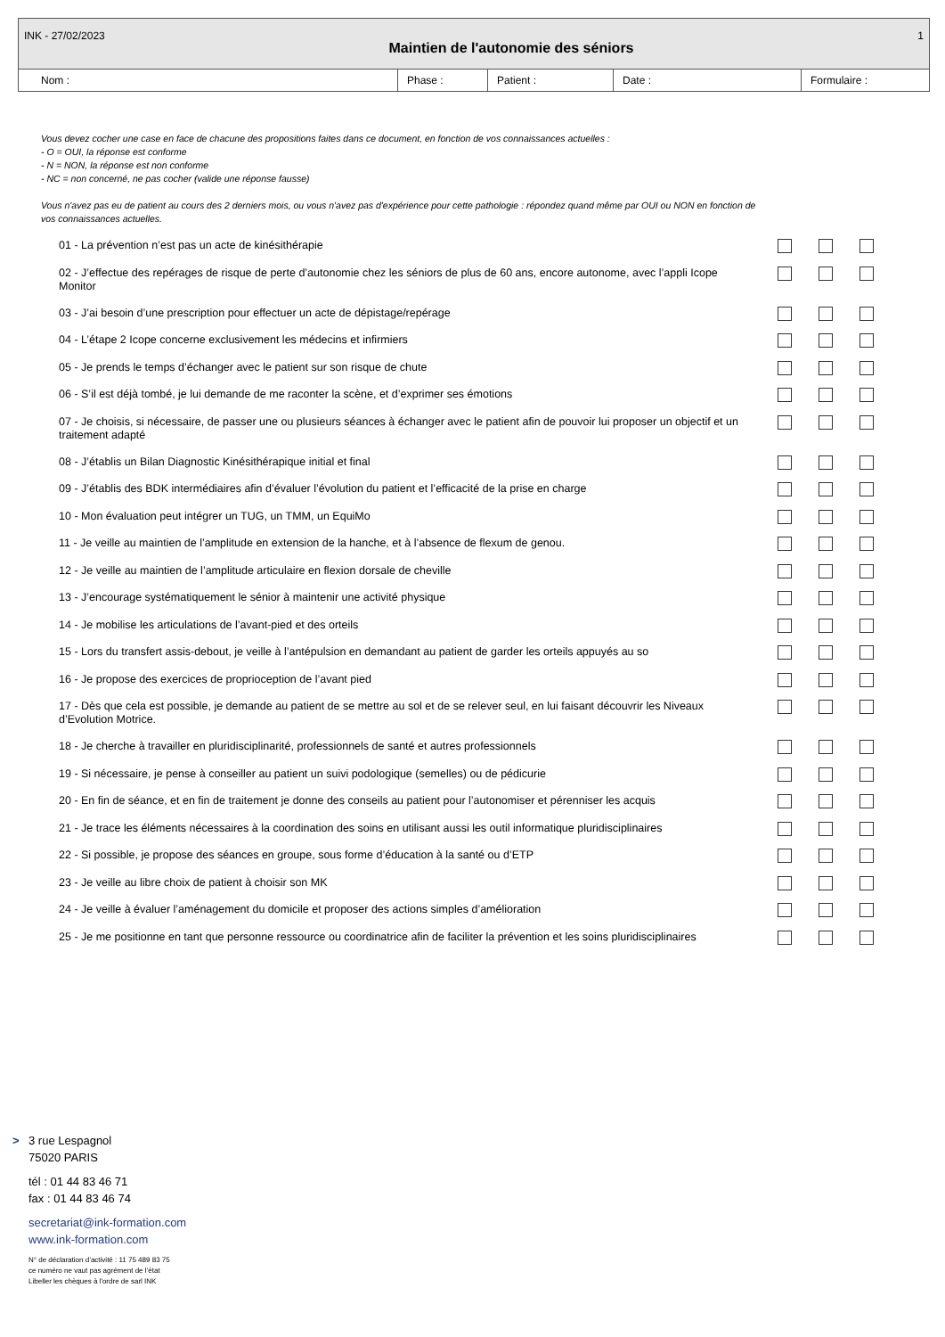INK - 27/02/2023
Maintien de l'autonomie des séniors
1
Nom : Phase : Patient : Date : Formulaire :
Vous devez cocher une case en face de chacune des propositions faites dans ce document, en fonction de vos connaissances actuelles :
- O = OUI, la réponse est conforme
- N = NON, la réponse est non conforme
- NC = non concerné, ne pas cocher (valide une réponse fausse)
Vous n'avez pas eu de patient au cours des 2 derniers mois, ou vous n'avez pas d'expérience pour cette pathologie : répondez quand même par OUI ou NON en fonction de vos connaissances actuelles.
| 01 - La prévention n’est pas un acte de kinésithérapie | | | |
| 02 - J’effectue des repérages de risque de perte d’autonomie chez les séniors de plus de 60 ans, encore autonome, avec l’appli Icope Monitor | | | |
| 03 - J’ai besoin d’une prescription pour effectuer un acte de dépistage/repérage | | | |
| 04 - L’étape 2 Icope concerne exclusivement les médecins et infirmiers | | | |
| 05 - Je prends le temps d’échanger avec le patient sur son risque de chute | | | |
| 06 - S’il est déjà tombé, je lui demande de me raconter la scène, et d’exprimer ses émotions | | | |
| 07 - Je choisis, si nécessaire, de passer une ou plusieurs séances à échanger avec le patient afin de pouvoir lui proposer un objectif et un traitement adapté | | | |
| 08 - J’établis un Bilan Diagnostic Kinésithérapique initial et final | | | |
| 09 - J’établis des BDK intermédiaires afin d’évaluer l’évolution du patient et l’efficacité de la prise en charge | | | |
| 10 - Mon évaluation peut intégrer un TUG, un TMM, un EquiMo | | | |
| 11 - Je veille au maintien de l’amplitude en extension de la hanche, et à l’absence de flexum de genou. | | | |
| 12 - Je veille au maintien de l’amplitude articulaire en flexion dorsale de cheville | | | |
| 13 - J’encourage systématiquement le sénior à maintenir une activité physique | | | |
| 14 - Je mobilise les articulations de l’avant-pied et des orteils | | | |
| 15 - Lors du transfert assis-debout, je veille à l’antépulsion en demandant au patient de garder les orteils appuyés au so | | | |
| 16 - Je propose des exercices de proprioception de l’avant pied | | | |
| 17 - Dès que cela est possible, je demande au patient de se mettre au sol et de se relever seul, en lui faisant découvrir les Niveaux d’Evolution Motrice. | | | |
| 18 - Je cherche à travailler en pluridisciplinarité, professionnels de santé et autres professionnels | | | |
| 19 - Si nécessaire, je pense à conseiller au patient un suivi podologique (semelles) ou de pédicurie | | | |
| 20 - En fin de séance, et en fin de traitement je donne des conseils au patient pour l’autonomiser et pérenniser les acquis | | | |
| 21 - Je trace les éléments nécessaires à la coordination des soins en utilisant aussi les outil informatique pluridisciplinaires | | | |
| 22 - Si possible, je propose des séances en groupe, sous forme d’éducation à la santé ou d’ETP | | | |
| 23 - Je veille au libre choix de patient à choisir son MK | | | |
| 24 - Je veille à évaluer l’aménagement du domicile et proposer des actions simples d’amélioration | | | |
| 25 - Je me positionne en tant que personne ressource ou coordinatrice afin de faciliter la prévention et les soins pluridisciplinaires | | | |
> 3 rue Lespagnol
75020 PARIS
tél : 01 44 83 46 71
fax : 01 44 83 46 74
secretariat@ink-formation.com
www.ink-formation.com
N° de déclaration d’activité : 11 75 489 83 75
ce numéro ne vaut pas agrément de l’état
Libeller les chèques à l'ordre de sarl INK